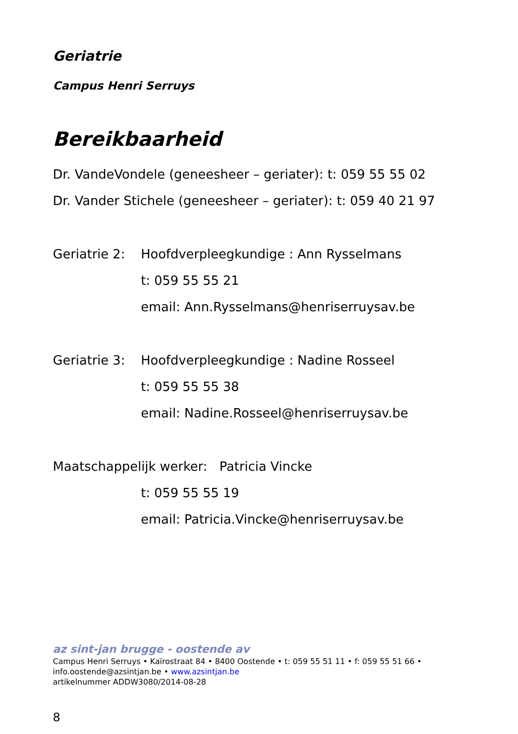Geriatrie
Campus Henri Serruys
Bereikbaarheid
Dr. VandeVondele (geneesheer – geriater): t: 059 55 55 02
Dr. Vander Stichele (geneesheer – geriater): t: 059 40 21 97
Geriatrie 2: Hoofdverpleegkundige : Ann Rysselmans
t: 059 55 55 21
email: Ann.Rysselmans@henriserruysav.be
Geriatrie 3: Hoofdverpleegkundige : Nadine Rosseel
t: 059 55 55 38
email: Nadine.Rosseel@henriserruysav.be
Maatschappelijk werker: Patricia Vincke
t: 059 55 55 19
email: Patricia.Vincke@henriserruysav.be
az sint-jan brugge - oostende av
Campus Henri Serruys • Kaïrostraat 84 • 8400 Oostende • t: 059 55 51 11 • f: 059 55 51 66 •
info.oostende@azsintjan.be • www.azsintjan.be
artikelnummer ADDW3080/2014-08-28
8